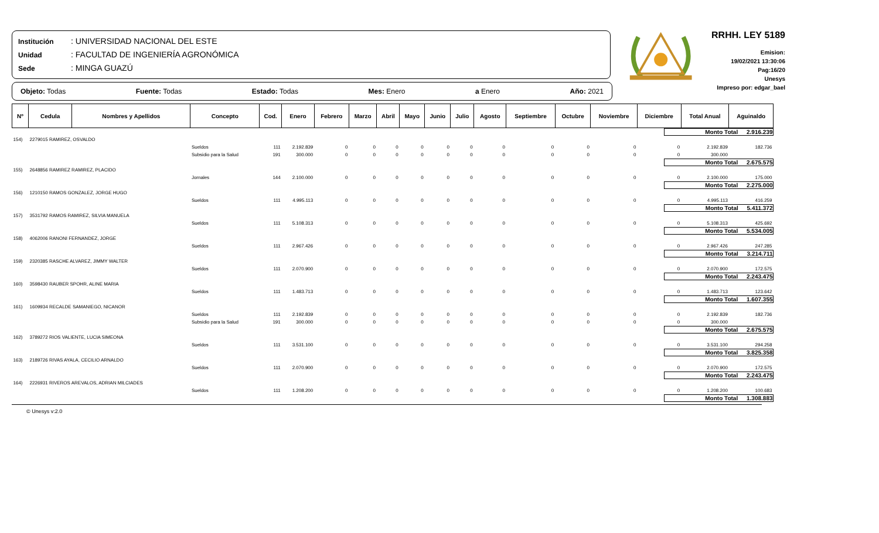Institución: UNIVERSIDAD NACIONAL DEL ESTE
Unidad: FACULTAD DE INGENIERÍA AGRONÓMICA
Sede: MINGA GUAZÚ
Objeto: Todas Fuente: Todas Estado: Todas Mes: Enero a Enero Año: 2021
RRHH. LEY 5189
Emision:
19/02/2021 13:30:06
Pag:16/20
Unesys
Impreso por: edgar_bael
| Nº | Cedula | Nombres y Apellidos | Concepto | Cod. | Enero | Febrero | Marzo | Abril | Mayo | Junio | Julio | Agosto | Septiembre | Octubre | Noviembre | Diciembre | Total Anual | Aguinaldo |
| --- | --- | --- | --- | --- | --- | --- | --- | --- | --- | --- | --- | --- | --- | --- | --- | --- | --- | --- |
| Monto Total 2.916.239 | | | | | | | | | | | | | | | | | | |
| 154) | 2279015 RAMIREZ, OSVALDO | | | | | | | | | | | | | | | | | |
| | | | Sueldos | 111 | 2.192.839 | 0 | 0 | 0 | 0 | 0 | 0 | 0 | 0 | 0 | 0 | 0 | 2.192.839 | 182.736 |
| | | | Subsidio para la Salud | 191 | 300.000 | 0 | 0 | 0 | 0 | 0 | 0 | 0 | 0 | 0 | 0 | 0 | 300.000 | |
| Monto Total 2.675.575 | | | | | | | | | | | | | | | | | | |
| 155) | 2648856 RAMIREZ RAMIREZ, PLACIDO | | | | | | | | | | | | | | | | | |
| | | | Jornales | 144 | 2.100.000 | 0 | 0 | 0 | 0 | 0 | 0 | 0 | 0 | 0 | 0 | 0 | 2.100.000 | 175.000 |
| Monto Total 2.275.000 | | | | | | | | | | | | | | | | | | |
| 156) | 1210150 RAMOS GONZALEZ, JORGE HUGO | | | | | | | | | | | | | | | | | |
| | | | Sueldos | 111 | 4.995.113 | 0 | 0 | 0 | 0 | 0 | 0 | 0 | 0 | 0 | 0 | 0 | 4.995.113 | 416.259 |
| Monto Total 5.411.372 | | | | | | | | | | | | | | | | | | |
| 157) | 3531792 RAMOS RAMIREZ, SILVIA MANUELA | | | | | | | | | | | | | | | | | |
| | | | Sueldos | 111 | 5.108.313 | 0 | 0 | 0 | 0 | 0 | 0 | 0 | 0 | 0 | 0 | 0 | 5.108.313 | 425.692 |
| Monto Total 5.534.005 | | | | | | | | | | | | | | | | | | |
| 158) | 4062006 RANONI FERNANDEZ, JORGE | | | | | | | | | | | | | | | | | |
| | | | Sueldos | 111 | 2.967.426 | 0 | 0 | 0 | 0 | 0 | 0 | 0 | 0 | 0 | 0 | 0 | 2.967.426 | 247.285 |
| Monto Total 3.214.711 | | | | | | | | | | | | | | | | | | |
| 159) | 2320385 RASCHE ALVAREZ, JIMMY WALTER | | | | | | | | | | | | | | | | | |
| | | | Sueldos | 111 | 2.070.900 | 0 | 0 | 0 | 0 | 0 | 0 | 0 | 0 | 0 | 0 | 0 | 2.070.900 | 172.575 |
| Monto Total 2.243.475 | | | | | | | | | | | | | | | | | | |
| 160) | 3598430 RAUBER SPOHR, ALINE MARIA | | | | | | | | | | | | | | | | | |
| | | | Sueldos | 111 | 1.483.713 | 0 | 0 | 0 | 0 | 0 | 0 | 0 | 0 | 0 | 0 | 0 | 1.483.713 | 123.642 |
| Monto Total 1.607.355 | | | | | | | | | | | | | | | | | | |
| 161) | 1609934 RECALDE SAMANIEGO, NICANOR | | | | | | | | | | | | | | | | | |
| | | | Sueldos | 111 | 2.192.839 | 0 | 0 | 0 | 0 | 0 | 0 | 0 | 0 | 0 | 0 | 0 | 2.192.839 | 182.736 |
| | | | Subsidio para la Salud | 191 | 300.000 | 0 | 0 | 0 | 0 | 0 | 0 | 0 | 0 | 0 | 0 | 0 | 300.000 | |
| Monto Total 2.675.575 | | | | | | | | | | | | | | | | | | |
| 162) | 3789272 RIOS VALIENTE, LUCIA SIMEONA | | | | | | | | | | | | | | | | | |
| | | | Sueldos | 111 | 3.531.100 | 0 | 0 | 0 | 0 | 0 | 0 | 0 | 0 | 0 | 0 | 0 | 3.531.100 | 294.258 |
| Monto Total 3.825.358 | | | | | | | | | | | | | | | | | | |
| 163) | 2189726 RIVAS AYALA, CECILIO ARNALDO | | | | | | | | | | | | | | | | | |
| | | | Sueldos | 111 | 2.070.900 | 0 | 0 | 0 | 0 | 0 | 0 | 0 | 0 | 0 | 0 | 0 | 2.070.900 | 172.575 |
| Monto Total 2.243.475 | | | | | | | | | | | | | | | | | | |
| 164) | 2226931 RIVEROS AREVALOS, ADRIAN MILCIADES | | | | | | | | | | | | | | | | | |
| | | | Sueldos | 111 | 1.208.200 | 0 | 0 | 0 | 0 | 0 | 0 | 0 | 0 | 0 | 0 | 0 | 1.208.200 | 100.683 |
| Monto Total 1.308.883 | | | | | | | | | | | | | | | | | | |
© Unesys v:2.0